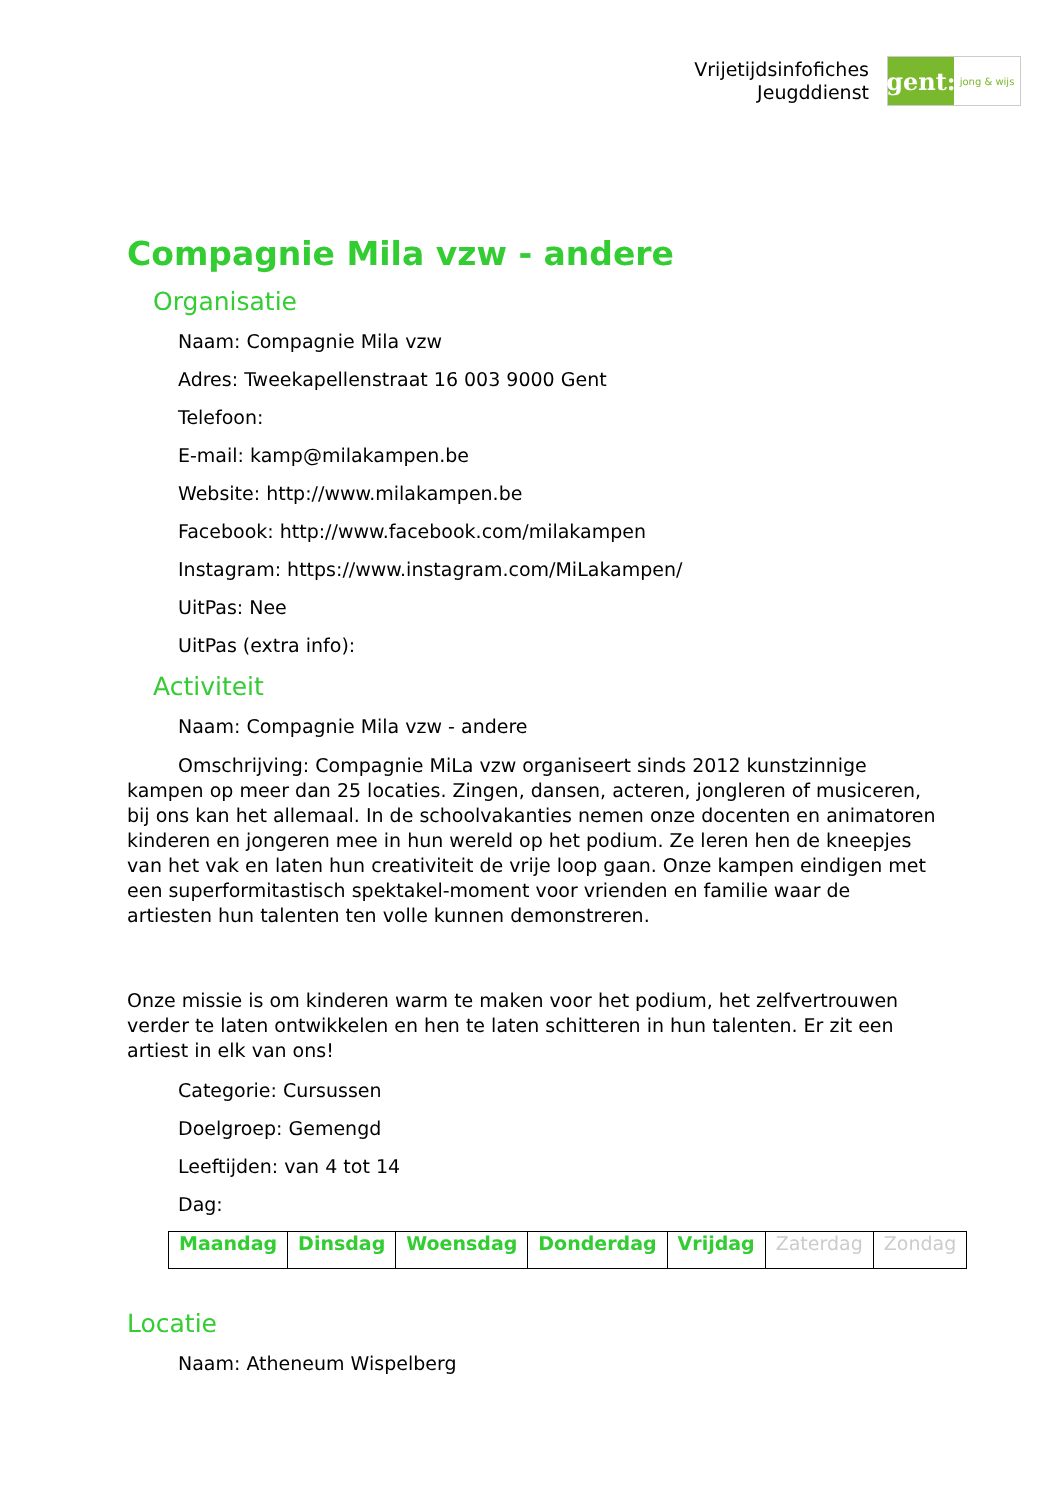Vrijetijdsinfofiches
Jeugddienst
gent:
jong & wijs
Compagnie Mila vzw - andere
Organisatie
Naam: Compagnie Mila vzw
Adres: Tweekapellenstraat 16 003 9000 Gent
Telefoon:
E-mail: kamp@milakampen.be
Website: http://www.milakampen.be
Facebook: http://www.facebook.com/milakampen
Instagram: https://www.instagram.com/MiLakampen/
UitPas: Nee
UitPas (extra info):
Activiteit
Naam: Compagnie Mila vzw - andere
Omschrijving: Compagnie MiLa vzw organiseert sinds 2012 kunstzinnige kampen op meer dan 25 locaties. Zingen, dansen, acteren, jongleren of musiceren, bij ons kan het allemaal. In de schoolvakanties nemen onze docenten en animatoren kinderen en jongeren mee in hun wereld op het podium. Ze leren hen de kneepjes van het vak en laten hun creativiteit de vrije loop gaan. Onze kampen eindigen met een superformitastisch spektakel-moment voor vrienden en familie waar de artiesten hun talenten ten volle kunnen demonstreren.
Onze missie is om kinderen warm te maken voor het podium, het zelfvertrouwen verder te laten ontwikkelen en hen te laten schitteren in hun talenten. Er zit een artiest in elk van ons!
Categorie: Cursussen
Doelgroep: Gemengd
Leeftijden: van 4 tot 14
Dag:
| Maandag | Dinsdag | Woensdag | Donderdag | Vrijdag | Zaterdag | Zondag |
Locatie
Naam: Atheneum Wispelberg